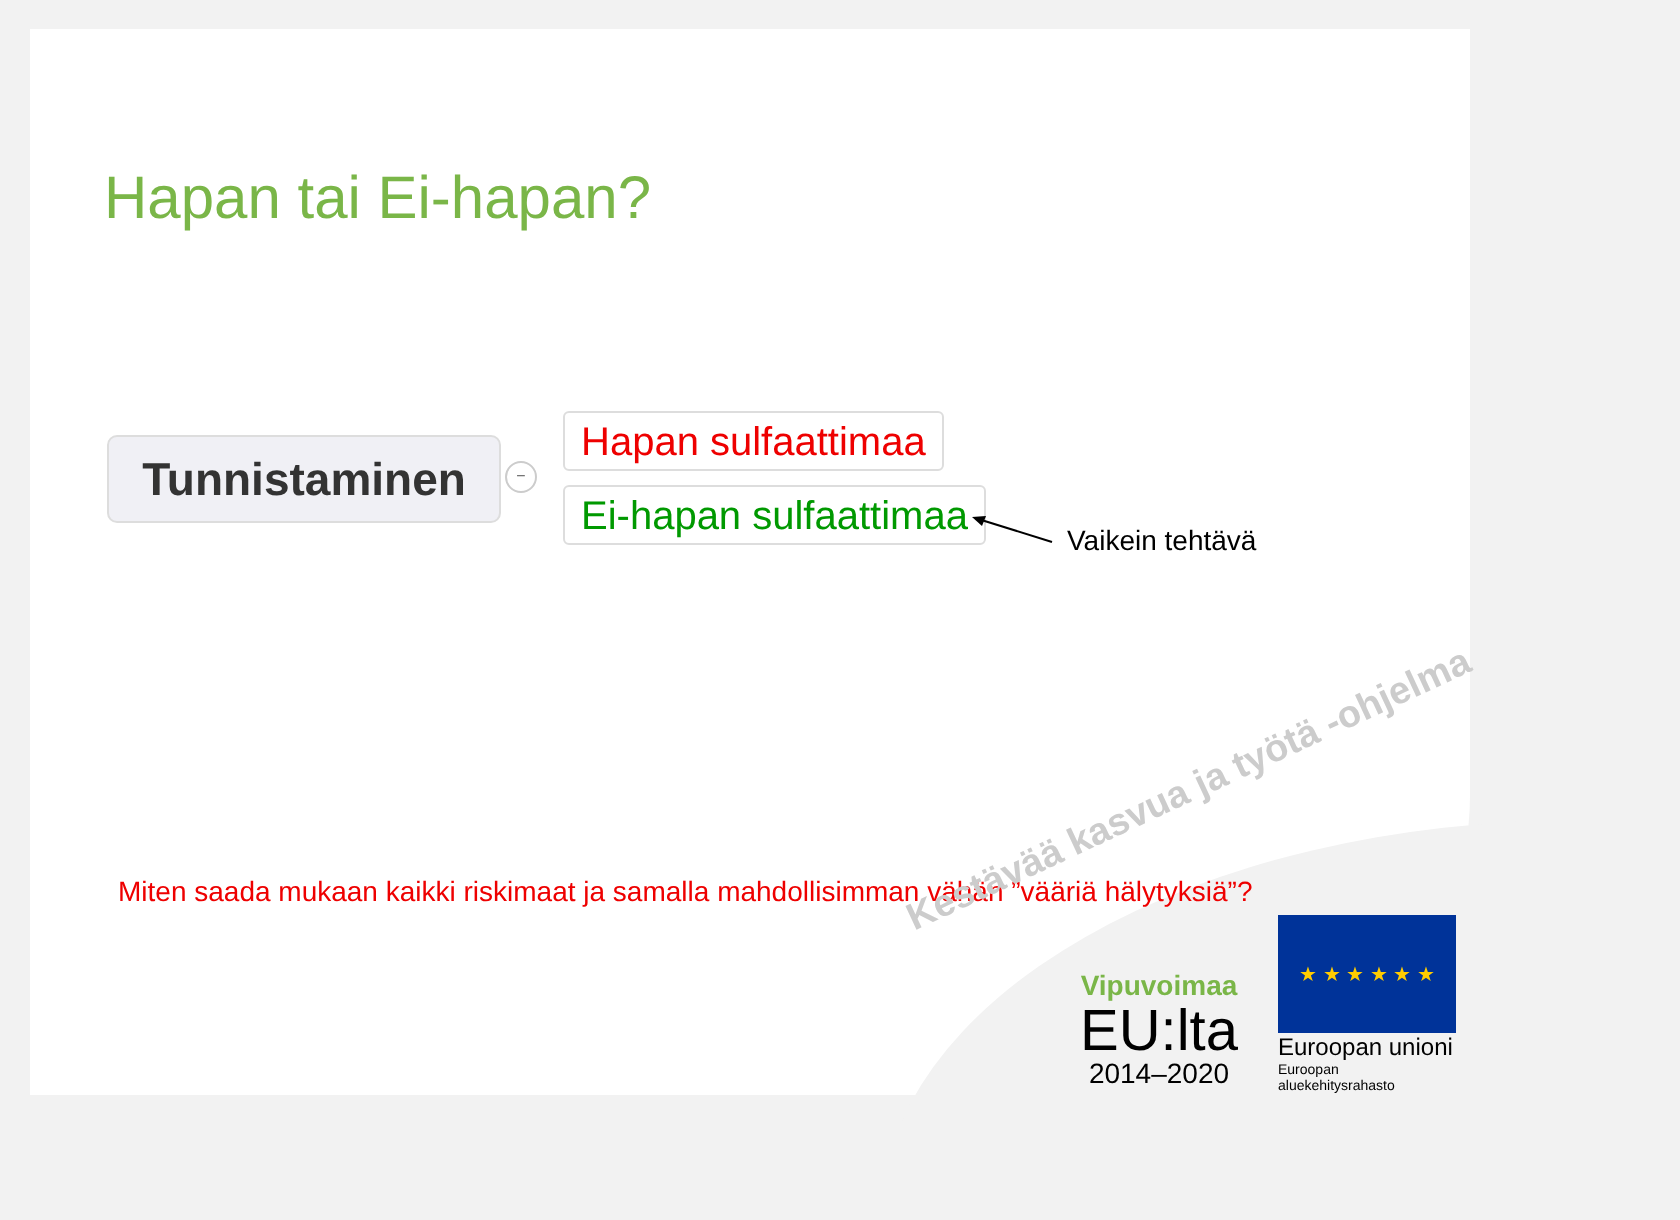Hapan tai Ei-hapan?
Tunnistaminen −
Hapan sulfaattimaa
Ei-hapan sulfaattimaa
Vaikein tehtävä
Miten saada mukaan kaikki riskimaat ja samalla mahdollisimman vähän ”vääriä hälytyksiä”?
Kestävää kasvua ja työtä -ohjelma
Vipuvoimaa
EU:lta
2014–2020
★ ★ ★ ★ ★ ★
Euroopan unioni
Euroopan aluekehitysrahasto